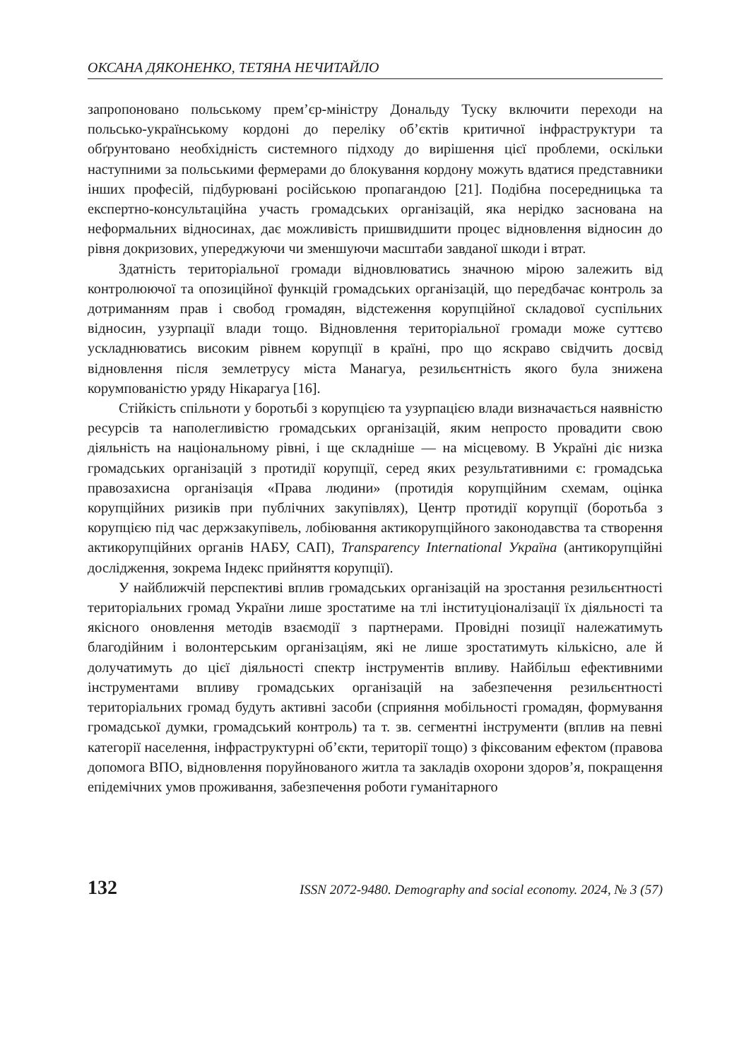ОКСАНА ДЯКОНЕНКО, ТЕТЯНА НЕЧИТАЙЛО
запропоновано польському прем’єр-міністру Дональду Туску включити переходи на польсько-українському кордоні до переліку об’єктів критичної інфраструктури та обґрунтовано необхідність системного підходу до вирішення цієї проблеми, оскільки наступними за польськими фермерами до блокування кордону можуть вдатися представники інших професій, підбурювані російською пропагандою [21]. Подібна посередницька та експертно-консультаційна участь громадських організацій, яка нерідко заснована на неформальних відносинах, дає можливість пришвидшити процес відновлення відносин до рівня докризових, упереджуючи чи зменшуючи масштаби завданої шкоди і втрат.
Здатність територіальної громади відновлюватись значною мірою залежить від контролюючої та опозиційної функцій громадських організацій, що передбачає контроль за дотриманням прав і свобод громадян, відстеження корупційної складової суспільних відносин, узурпації влади тощо. Відновлення територіальної громади може суттєво ускладнюватись високим рівнем корупції в країні, про що яскраво свідчить досвід відновлення після землетрусу міста Манагуа, резильєнтність якого була знижена корумпованістю уряду Нікарагуа [16].
Стійкість спільноти у боротьбі з корупцією та узурпацією влади визначається наявністю ресурсів та наполегливістю громадських організацій, яким непросто провадити свою діяльність на національному рівні, і ще складніше — на місцевому. В Україні діє низка громадських організацій з протидії корупції, серед яких результативними є: громадська правозахисна організація «Права людини» (протидія корупційним схемам, оцінка корупційних ризиків при публічних закупівлях), Центр протидії корупції (боротьба з корупцією під час держзакупівель, лобіювання актикорупційного законодавства та створення актикорупційних органів НАБУ, САП), Transparency International Україна (антикорупційні дослідження, зокрема Індекс прийняття корупції).
У найближчій перспективі вплив громадських організацій на зростання резильєнтності територіальних громад України лише зростатиме на тлі інституціоналізації їх діяльності та якісного оновлення методів взаємодії з партнерами. Провідні позиції належатимуть благодійним і волонтерським організаціям, які не лише зростатимуть кількісно, але й долучатимуть до цієї діяльності спектр інструментів впливу. Найбільш ефективними інструментами впливу громадських організацій на забезпечення резильєнтності територіальних громад будуть активні засоби (сприяння мобільності громадян, формування громадської думки, громадський контроль) та т. зв. сегментні інструменти (вплив на певні категорії населення, інфраструктурні об’єкти, території тощо) з фіксованим ефектом (правова допомога ВПО, відновлення поруйнованого житла та закладів охорони здоров’я, покращення епідемічних умов проживання, забезпечення роботи гуманітарного
132 ISSN 2072-9480. Demography and social economy. 2024, № 3 (57)